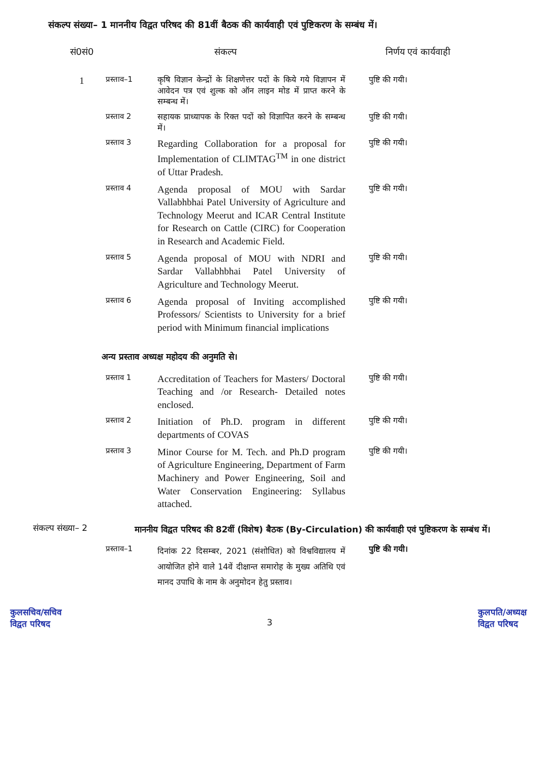संकल्प संख्या– 1 माननीय विद्वत परिषद की 81वीं बैठक की कार्यवाही एवं पुष्टिकरण के सम्बंध में।
| सं0सं0 | संकल्प | | निर्णय एवं कार्यवाही |
| --- | --- | --- | --- |
| 1 | प्रस्ताव–1 | कृषि विज्ञान केन्द्रों के शिक्षणेत्तर पदों के किये गये विज्ञापन में आवेदन पत्र एवं शुल्क को ऑन लाइन मोड में प्राप्त करने के सम्बन्ध में। | पुष्टि की गयी। |
| | प्रस्ताव 2 | सहायक प्राध्यापक के रिक्त पदों को विज्ञापित करने के सम्बन्ध में। | पुष्टि की गयी। |
| | प्रस्ताव 3 | Regarding Collaboration for a proposal for Implementation of CLIMTAG<sup>TM</sup> in one district of Uttar Pradesh. | पुष्टि की गयी। |
| | प्रस्ताव 4 | Agenda proposal of MOU with Sardar Vallabhbhai Patel University of Agriculture and Technology Meerut and ICAR Central Institute for Research on Cattle (CIRC) for Cooperation in Research and Academic Field. | पुष्टि की गयी। |
| | प्रस्ताव 5 | Agenda proposal of MOU with NDRI and Sardar Vallabhbhai Patel University of Agriculture and Technology Meerut. | पुष्टि की गयी। |
| | प्रस्ताव 6 | Agenda proposal of Inviting accomplished Professors/ Scientists to University for a brief period with Minimum financial implications | पुष्टि की गयी। |
अन्य प्रस्ताव अध्यक्ष महोदय की अनुमति से।
| | प्रस्ताव 1 | Accreditation of Teachers for Masters/ Doctoral Teaching and /or Research- Detailed notes enclosed. | पुष्टि की गयी। |
| | प्रस्ताव 2 | Initiation of Ph.D. program in different departments of COVAS | पुष्टि की गयी। |
| | प्रस्ताव 3 | Minor Course for M. Tech. and Ph.D program of Agriculture Engineering, Department of Farm Machinery and Power Engineering, Soil and Water Conservation Engineering: Syllabus attached. | पुष्टि की गयी। |
संकल्प संख्या– 2
माननीय विद्वत परिषद की 82वीं (विशेष) बैठक (By-Circulation) की कार्यवाही एवं पुष्टिकरण के सम्बंध में।
| | प्रस्ताव–1 | दिनांक 22 दिसम्बर, 2021 (संशोधित) को विश्वविद्यालय में आयोजित होने वाले 14वें दीक्षान्त समारोह के मुख्य अतिथि एवं मानद उपाधि के नाम के अनुमोदन हेतु प्रस्ताव। | पुष्टि की गयी। |
कुलसचिव/सचिव
विद्वत परिषद
3
कुलपति/अध्यक्ष
विद्वत परिषद